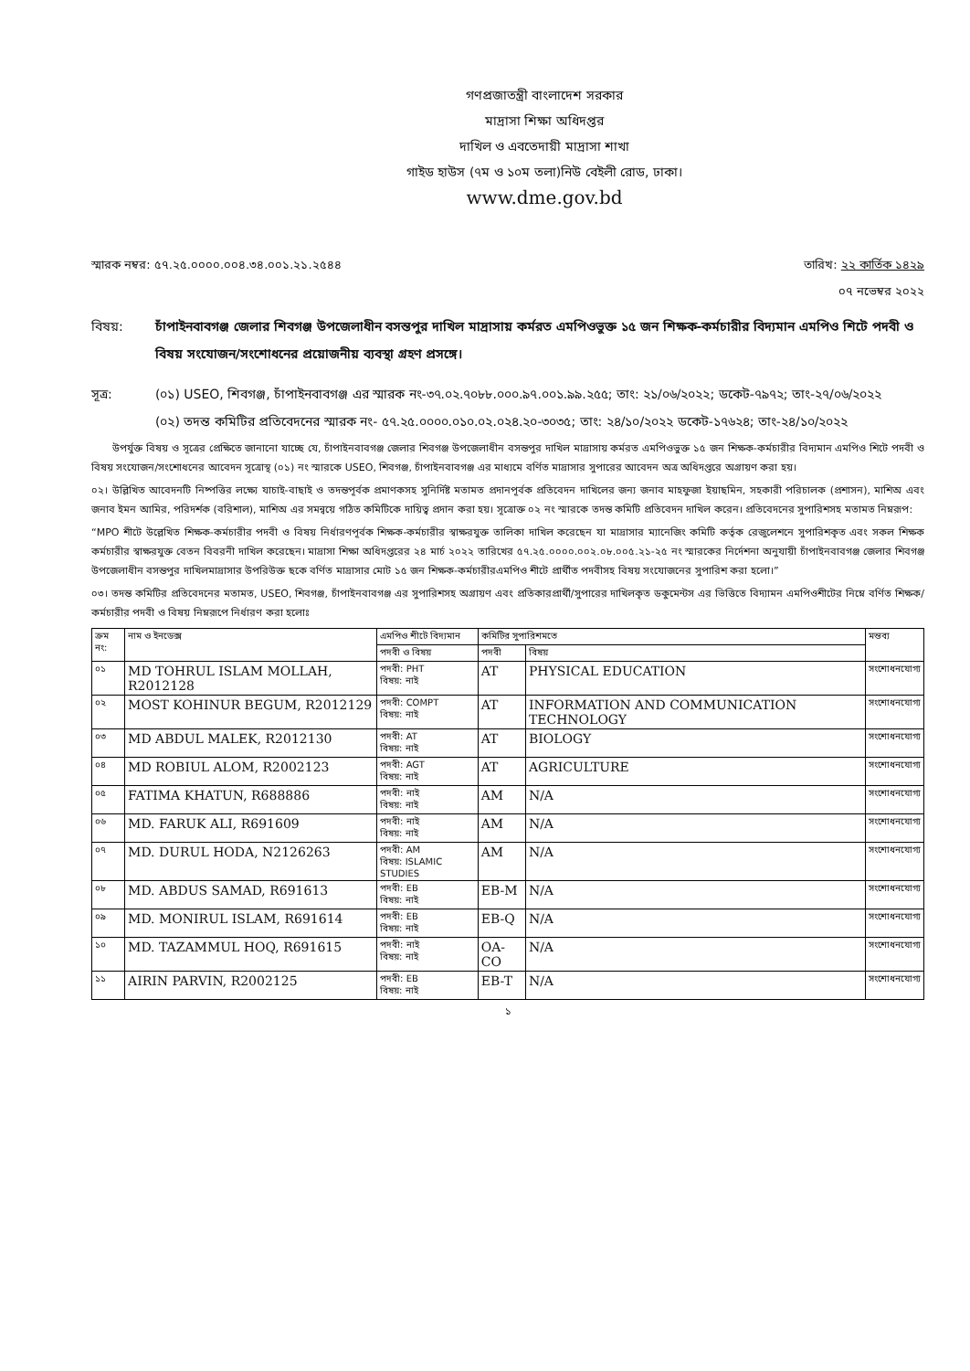গণপ্রজাতন্ত্রী বাংলাদেশ সরকার
মাদ্রাসা শিক্ষা অধিদপ্তর
দাখিল ও এবতেদায়ী মাদ্রাসা শাখা
গাইড হাউস (৭ম ও ১০ম তলা)নিউ বেইলী রোড, ঢাকা।
www.dme.gov.bd
স্মারক নম্বর: ৫৭.২৫.০০০০.০০৪.৩৪.০০১.২১.২৫৪৪ তারিখ: ২২ কার্তিক ১৪২৯
০৭ নভেম্বর ২০২২
বিষয়: চাঁপাইনবাবগঞ্জ জেলার শিবগঞ্জ উপজেলাধীন বসন্তপুর দাখিল মাদ্রাসায় কর্মরত এমপিওভুক্ত ১৫ জন শিক্ষক-কর্মচারীর বিদ্যমান এমপিও শিটে পদবী ও বিষয় সংযোজন/সংশোধনের প্রয়োজনীয় ব্যবস্থা গ্রহণ প্রসঙ্গে।
সূত্র: (০১) USEO, শিবগঞ্জ, চাঁপাইনবাবগঞ্জ এর স্মারক নং-৩৭.০২.৭০৮৮.০০০.৯৭.০০১.৯৯.২৫৫; তাং: ২১/০৬/২০২২; ডকেট-৭৯৭২; তাং-২৭/০৬/২০২২
(০২) তদন্ত কমিটির প্রতিবেদনের স্মারক নং- ৫৭.২৫.০০০০.০১০.০২.০২৪.২০-৩০৩৫; তাং: ২৪/১০/২০২২ ডকেট-১৭৬২৪; তাং-২৪/১০/২০২২
উপর্যুক্ত বিষয় ও সূত্রের প্রেক্ষিতে জানানো যাচ্ছে যে, চাঁপাইনবাবগঞ্জ জেলার শিবগঞ্জ উপজেলাধীন বসন্তপুর দাখিল মাদ্রাসায় কর্মরত এমপিওভুক্ত ১৫ জন শিক্ষক-কর্মচারীর বিদ্যমান এমপিও শিটে পদবী ও বিষয় সংযোজন/সংশোধনের আবেদন সূত্রোস্থ (০১) নং স্মারকে USEO, শিবগঞ্জ, চাঁপাইনবাবগঞ্জ এর মাধ্যমে বর্ণিত মাদ্রাসার সুপারের আবেদন অত্র অধিদপ্তরে অগ্রায়ণ করা হয়।
০২। উল্লিখিত আবেদনটি নিষ্পত্তির লক্ষ্যে যাচাই-বাছাই ও তদন্তপূর্বক প্রমাণকসহ সুনির্দিষ্ট মতামত প্রদানপূর্বক প্রতিবেদন দাখিলের জন্য জনাব মাহফুজা ইয়াছমিন, সহকারী পরিচালক (প্রশাসন), মাশিঅ এবং জনাব ইমন আমির, পরিদর্শক (বরিশাল), মাশিঅ এর সমন্বয়ে গঠিত কমিটিকে দায়িত্ব প্রদান করা হয়। সূত্রোক্ত ০২ নং স্মারকে তদন্ত কমিটি প্রতিবেদন দাখিল করেন। প্রতিবেদনের সুপারিশসহ মতামত নিম্নরূপ:
“MPO শীটে উল্লেখিত শিক্ষক-কর্মচারীর পদবী ও বিষয় নির্ধারণপূর্বক শিক্ষক-কর্মচারীর স্বাক্ষরযুক্ত তালিকা দাখিল করেছেন যা মাদ্রাসার ম্যানেজিং কমিটি কর্তৃক রেজুলেশনে সুপারিশকৃত এবং সকল শিক্ষক কর্মচারীর স্বাক্ষরযুক্ত বেতন বিবরনী দাখিল করেছেন। মাদ্রাসা শিক্ষা অধিদপ্তরের ২৪ মার্চ ২০২২ তারিখের ৫৭.২৫.০০০০.০০২.০৮.০০৫.২১-২৫ নং স্মারকের নির্দেশনা অনুযায়ী চাঁপাইনবাবগঞ্জ জেলার শিবগঞ্জ উপজেলাধীন বসন্তপুর দাখিলমাদ্রাসার উপরিউক্ত ছকে বর্ণিত মাদ্রাসার মোট ১৫ জন শিক্ষক-কর্মচারীরএমপিও শীটে প্রার্থীত পদবীসহ বিষয় সংযোজনের সুপারিশ করা হলো।”
০৩। তদন্ত কমিটির প্রতিবেদনের মতামত, USEO, শিবগঞ্জ, চাঁপাইনবাবগঞ্জ এর সুপারিশসহ অগ্রায়ণ এবং প্রতিকারপ্রার্থী/সুপারের দাখিলকৃত ডকুমেন্টস এর ভিত্তিতে বিদ্যামন এমপিওশীটের নিম্নে বর্ণিত শিক্ষক/কর্মচারীর পদবী ও বিষয় নিম্নরূপে নির্ধারণ করা হলোঃ
| ক্রম নং: | নাম ও ইনডেক্স | এমপিও শীটে বিদ্যমান | কমিটির সুপারিশমতে | | মন্তব্য |
| --- | --- | --- | --- | --- | --- |
| | | পদবী ও বিষয় | পদবী | বিষয় | |
| ০১ | MD TOHRUL ISLAM MOLLAH, R2012128 | পদবী: PHT বিষয়: নাই | AT | PHYSICAL EDUCATION | সংশোধনযোগ্য |
| ০২ | MOST KOHINUR BEGUM, R2012129 | পদবী: COMPT বিষয়: নাই | AT | INFORMATION AND COMMUNICATION TECHNOLOGY | সংশোধনযোগ্য |
| ০৩ | MD ABDUL MALEK, R2012130 | পদবী: AT বিষয়: নাই | AT | BIOLOGY | সংশোধনযোগ্য |
| ০৪ | MD ROBIUL ALOM, R2002123 | পদবী: AGT বিষয়: নাই | AT | AGRICULTURE | সংশোধনযোগ্য |
| ০৫ | FATIMA KHATUN, R688886 | পদবী: নাই বিষয়: নাই | AM | N/A | সংশোধনযোগ্য |
| ০৬ | MD. FARUK ALI, R691609 | পদবী: নাই বিষয়: নাই | AM | N/A | সংশোধনযোগ্য |
| ০৭ | MD. DURUL HODA, N2126263 | পদবী: AM বিষয়: ISLAMIC STUDIES | AM | N/A | সংশোধনযোগ্য |
| ০৮ | MD. ABDUS SAMAD, R691613 | পদবী: EB বিষয়: নাই | EB-M | N/A | সংশোধনযোগ্য |
| ০৯ | MD. MONIRUL ISLAM, R691614 | পদবী: EB বিষয়: নাই | EB-Q | N/A | সংশোধনযোগ্য |
| ১০ | MD. TAZAMMUL HOQ, R691615 | পদবী: নাই বিষয়: নাই | OA-CO | N/A | সংশোধনযোগ্য |
| ১১ | AIRIN PARVIN, R2002125 | পদবী: EB বিষয়: নাই | EB-T | N/A | সংশোধনযোগ্য |
১